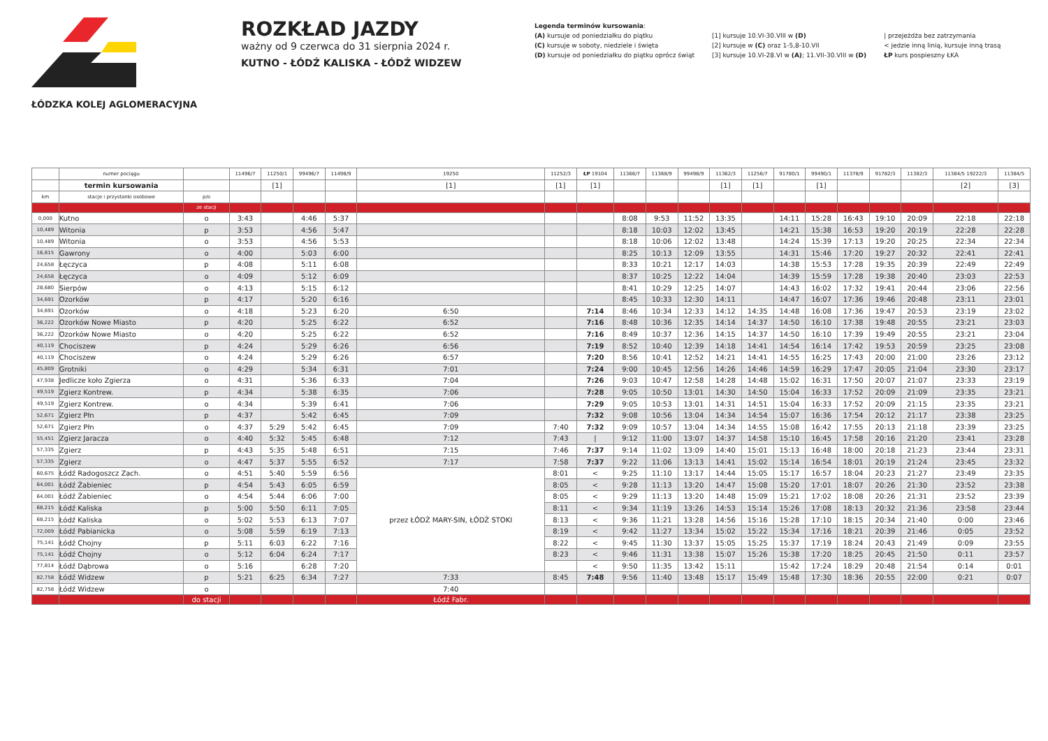ŁÓDZKA KOLEJ AGLOMERACYJNA
ROZKŁAD JAZDY
ważny od 9 czerwca do 31 sierpnia 2024 r.
KUTNO - ŁÓDŹ KALISKA - ŁÓDŹ WIDZEW
Legenda terminów kursowania:
(A) kursuje od poniedziałku do piątku
(C) kursuje w soboty, niedziele i święta
(D) kursuje od poniedziałku do piątku oprócz świąt
[1] kursuje 10.VI-30.VIII w (D)
[2] kursuje w (C) oraz 1-5,8-10.VII
[3] kursuje 10.VI-28.VI w (A); 11.VII-30.VIII w (D)
| przejeżdża bez zatrzymania
< jedzie inną linią, kursuje inną trasą
ŁP kurs pospieszny ŁKA
| | numer pociągu | | 11496/7 | 11250/1 | 99496/7 | 11498/9 | 19250 | 11252/3 | ŁP 19104 | 11366/7 | 11368/9 | 99498/9 | 11362/3 | 11256/7 | 91780/1 | 99490/1 | 11378/9 | 91782/3 | 11382/3 | 11384/5 19222/3 | 11384/5 |
| --- | --- | --- | --- | --- | --- | --- | --- | --- | --- | --- | --- | --- | --- | --- | --- | --- | --- | --- | --- | --- | --- |
| | termin kursowania | | | [1] | | | [1] | [1] | [1] | | | | [1] | [1] | | [1] | | | | [2] | [3] |
| km | stacje i przystanki osobowe | p/o | | | | | | | | | | | | | | | | | | | |
| | | ze stacji | | | | | | | | | | | | | | | | | | | |
| 0,000 | Kutno | o | 3:43 | | 4:46 | 5:37 | | | | 8:08 | 9:53 | 11:52 | 13:35 | | 14:11 | 15:28 | 16:43 | 19:10 | 20:09 | 22:18 | 22:18 |
| 10,489 | Witonia | p | 3:53 | | 4:56 | 5:47 | | | | 8:18 | 10:03 | 12:02 | 13:45 | | 14:21 | 15:38 | 16:53 | 19:20 | 20:19 | 22:28 | 22:28 |
| 10,489 | Witonia | o | 3:53 | | 4:56 | 5:53 | | | | 8:18 | 10:06 | 12:02 | 13:48 | | 14:24 | 15:39 | 17:13 | 19:20 | 20:25 | 22:34 | 22:34 |
| 16,815 | Gawrony | o | 4:00 | | 5:03 | 6:00 | | | | 8:25 | 10:13 | 12:09 | 13:55 | | 14:31 | 15:46 | 17:20 | 19:27 | 20:32 | 22:41 | 22:41 |
| 24,658 | Łęczyca | p | 4:08 | | 5:11 | 6:08 | | | | 8:33 | 10:21 | 12:17 | 14:03 | | 14:38 | 15:53 | 17:28 | 19:35 | 20:39 | 22:49 | 22:49 |
| 24,658 | Łęczyca | o | 4:09 | | 5:12 | 6:09 | | | | 8:37 | 10:25 | 12:22 | 14:04 | | 14:39 | 15:59 | 17:28 | 19:38 | 20:40 | 23:03 | 22:53 |
| 28,680 | Sierpów | o | 4:13 | | 5:15 | 6:12 | | | | 8:41 | 10:29 | 12:25 | 14:07 | | 14:43 | 16:02 | 17:32 | 19:41 | 20:44 | 23:06 | 22:56 |
| 34,691 | Ozorków | p | 4:17 | | 5:20 | 6:16 | | | | 8:45 | 10:33 | 12:30 | 14:11 | | 14:47 | 16:07 | 17:36 | 19:46 | 20:48 | 23:11 | 23:01 |
| 34,691 | Ozorków | o | 4:18 | | 5:23 | 6:20 | 6:50 | | 7:14 | 8:46 | 10:34 | 12:33 | 14:12 | 14:35 | 14:48 | 16:08 | 17:36 | 19:47 | 20:53 | 23:19 | 23:02 |
| 36,222 | Ozorków Nowe Miasto | p | 4:20 | | 5:25 | 6:22 | 6:52 | | 7:16 | 8:48 | 10:36 | 12:35 | 14:14 | 14:37 | 14:50 | 16:10 | 17:38 | 19:48 | 20:55 | 23:21 | 23:03 |
| 36,222 | Ozorków Nowe Miasto | o | 4:20 | | 5:25 | 6:22 | 6:52 | | 7:16 | 8:49 | 10:37 | 12:36 | 14:15 | 14:37 | 14:50 | 16:10 | 17:39 | 19:49 | 20:55 | 23:21 | 23:04 |
| 40,119 | Chociszew | p | 4:24 | | 5:29 | 6:26 | 6:56 | | 7:19 | 8:52 | 10:40 | 12:39 | 14:18 | 14:41 | 14:54 | 16:14 | 17:42 | 19:53 | 20:59 | 23:25 | 23:08 |
| 40,119 | Chociszew | o | 4:24 | | 5:29 | 6:26 | 6:57 | | 7:20 | 8:56 | 10:41 | 12:52 | 14:21 | 14:41 | 14:55 | 16:25 | 17:43 | 20:00 | 21:00 | 23:26 | 23:12 |
| 45,809 | Grotniki | o | 4:29 | | 5:34 | 6:31 | 7:01 | | 7:24 | 9:00 | 10:45 | 12:56 | 14:26 | 14:46 | 14:59 | 16:29 | 17:47 | 20:05 | 21:04 | 23:30 | 23:17 |
| 47,938 | Jedlicze koło Zgierza | o | 4:31 | | 5:36 | 6:33 | 7:04 | | 7:26 | 9:03 | 10:47 | 12:58 | 14:28 | 14:48 | 15:02 | 16:31 | 17:50 | 20:07 | 21:07 | 23:33 | 23:19 |
| 49,519 | Zgierz Kontrew. | p | 4:34 | | 5:38 | 6:35 | 7:06 | | 7:28 | 9:05 | 10:50 | 13:01 | 14:30 | 14:50 | 15:04 | 16:33 | 17:52 | 20:09 | 21:09 | 23:35 | 23:21 |
| 49,519 | Zgierz Kontrew. | o | 4:34 | | 5:39 | 6:41 | 7:06 | | 7:29 | 9:05 | 10:53 | 13:01 | 14:31 | 14:51 | 15:04 | 16:33 | 17:52 | 20:09 | 21:15 | 23:35 | 23:21 |
| 52,671 | Zgierz Płn | p | 4:37 | | 5:42 | 6:45 | 7:09 | | 7:32 | 9:08 | 10:56 | 13:04 | 14:34 | 14:54 | 15:07 | 16:36 | 17:54 | 20:12 | 21:17 | 23:38 | 23:25 |
| 52,671 | Zgierz Płn | o | 4:37 | 5:29 | 5:42 | 6:45 | 7:09 | 7:40 | 7:32 | 9:09 | 10:57 | 13:04 | 14:34 | 14:55 | 15:08 | 16:42 | 17:55 | 20:13 | 21:18 | 23:39 | 23:25 |
| 55,451 | Zgierz Jaracza | o | 4:40 | 5:32 | 5:45 | 6:48 | 7:12 | 7:43 | / | 9:12 | 11:00 | 13:07 | 14:37 | 14:58 | 15:10 | 16:45 | 17:58 | 20:16 | 21:20 | 23:41 | 23:28 |
| 57,335 | Zgierz | p | 4:43 | 5:35 | 5:48 | 6:51 | 7:15 | 7:46 | 7:37 | 9:14 | 11:02 | 13:09 | 14:40 | 15:01 | 15:13 | 16:48 | 18:00 | 20:18 | 21:23 | 23:44 | 23:31 |
| 57,335 | Zgierz | o | 4:47 | 5:37 | 5:55 | 6:52 | 7:17 | 7:58 | 7:37 | 9:22 | 11:06 | 13:13 | 14:41 | 15:02 | 15:14 | 16:54 | 18:01 | 20:19 | 21:24 | 23:45 | 23:32 |
| 60,675 | Łódź Radogoszcz Zach. | o | 4:51 | 5:40 | 5:59 | 6:56 | przez ŁÓDŹ MARY-SIN, ŁÓDŹ STOKI | 8:01 | < | 9:25 | 11:10 | 13:17 | 14:44 | 15:05 | 15:17 | 16:57 | 18:04 | 20:23 | 21:27 | 23:49 | 23:35 |
| 64,001 | Łódź Żabieniec | p | 4:54 | 5:43 | 6:05 | 6:59 | | 8:05 | < | 9:28 | 11:13 | 13:20 | 14:47 | 15:08 | 15:20 | 17:01 | 18:07 | 20:26 | 21:30 | 23:52 | 23:38 |
| 64,001 | Łódź Żabieniec | o | 4:54 | 5:44 | 6:06 | 7:00 | | 8:05 | < | 9:29 | 11:13 | 13:20 | 14:48 | 15:09 | 15:21 | 17:02 | 18:08 | 20:26 | 21:31 | 23:52 | 23:39 |
| 68,215 | Łódź Kaliska | p | 5:00 | 5:50 | 6:11 | 7:05 | | 8:11 | < | 9:34 | 11:19 | 13:26 | 14:53 | 15:14 | 15:26 | 17:08 | 18:13 | 20:32 | 21:36 | 23:58 | 23:44 |
| 68,215 | Łódź Kaliska | o | 5:02 | 5:53 | 6:13 | 7:07 | | 8:13 | < | 9:36 | 11:21 | 13:28 | 14:56 | 15:16 | 15:28 | 17:10 | 18:15 | 20:34 | 21:40 | 0:00 | 23:46 |
| 72,009 | Łódź Pabianicka | o | 5:08 | 5:59 | 6:19 | 7:13 | | 8:19 | < | 9:42 | 11:27 | 13:34 | 15:02 | 15:22 | 15:34 | 17:16 | 18:21 | 20:39 | 21:46 | 0:05 | 23:52 |
| 75,141 | Łódź Chojny | p | 5:11 | 6:03 | 6:22 | 7:16 | | 8:22 | < | 9:45 | 11:30 | 13:37 | 15:05 | 15:25 | 15:37 | 17:19 | 18:24 | 20:43 | 21:49 | 0:09 | 23:55 |
| 75,141 | Łódź Chojny | o | 5:12 | 6:04 | 6:24 | 7:17 | | 8:23 | < | 9:46 | 11:31 | 13:38 | 15:07 | 15:26 | 15:38 | 17:20 | 18:25 | 20:45 | 21:50 | 0:11 | 23:57 |
| 77,814 | Łódź Dąbrowa | o | 5:16 | | 6:28 | 7:20 | | | < | 9:50 | 11:35 | 13:42 | 15:11 | | 15:42 | 17:24 | 18:29 | 20:48 | 21:54 | 0:14 | 0:01 |
| 82,758 | Łódź Widzew | p | 5:21 | 6:25 | 6:34 | 7:27 | 7:33 | 8:45 | 7:48 | 9:56 | 11:40 | 13:48 | 15:17 | 15:49 | 15:48 | 17:30 | 18:36 | 20:55 | 22:00 | 0:21 | 0:07 |
| 82,758 | Łódź Widzew | o | | | | | 7:40 | | | | | | | | | | | | | | |
| | | do stacji | | | | | Łódź Fabr. | | | | | | | | | | | | | | |